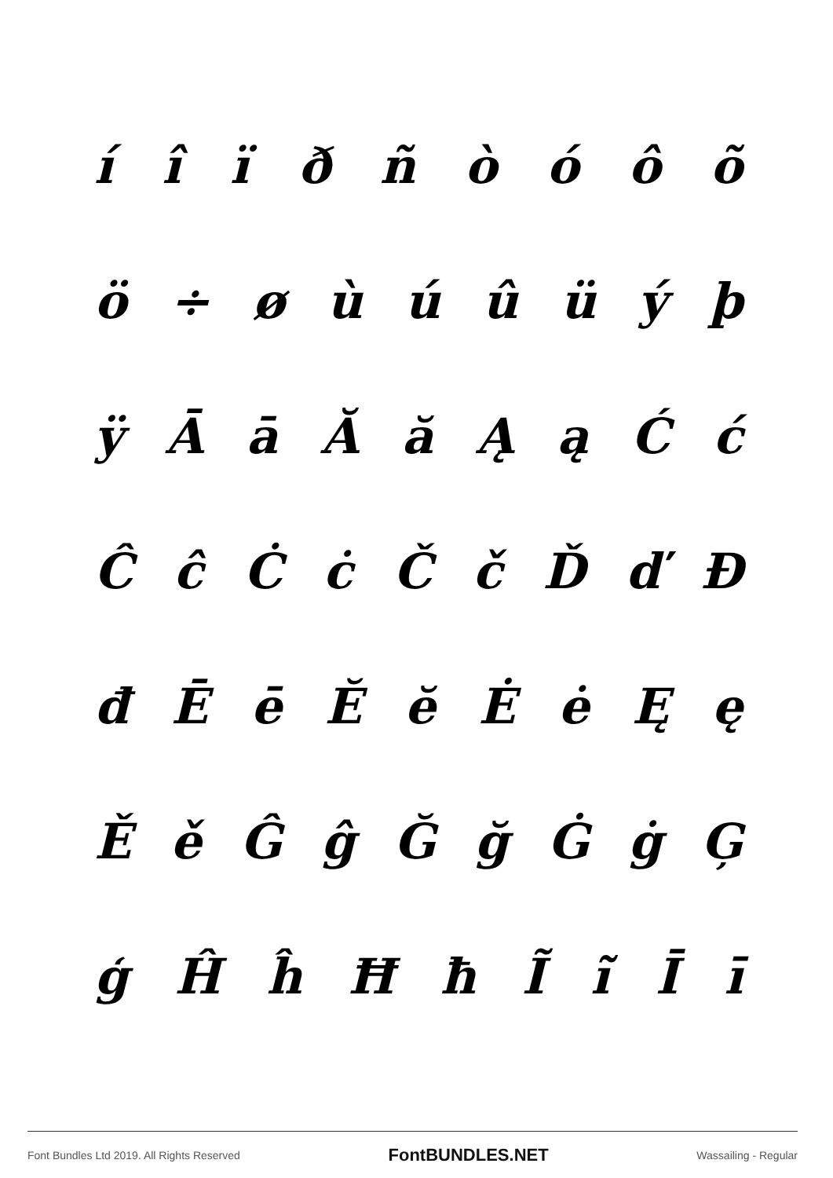í î ï ð ñ ò ó ô õ
ö ÷ ø ù ú û ü ý þ
ÿ Ā ā Ă ă Ą ą Ć ć
Ĉ ĉ Ċ ċ Č č Ď ď Đ
đ Ē ē Ĕ ĕ Ė ė Ę ę
Ě ě Ĝ ĝ Ğ ğ Ġ ġ Ģ
ģ Ĥ ĥ Ħ ħ Ĩ ĩ Ī ī
Font Bundles Ltd 2019. All Rights Reserved FontBUNDLES.NET Wassailing - Regular